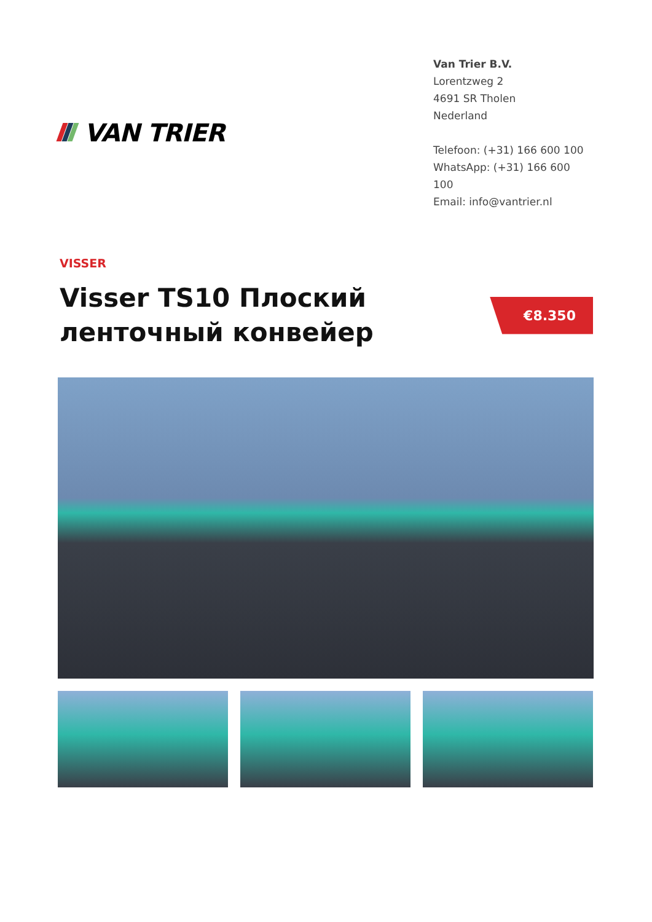VAN TRIER
Van Trier B.V.
Lorentzweg 2
4691 SR Tholen
Nederland
Telefoon: (+31) 166 600 100
WhatsApp: (+31) 166 600 100
Email: info@vantrier.nl
VISSER
Visser TS10 Плоский ленточный конвейер
€8.350